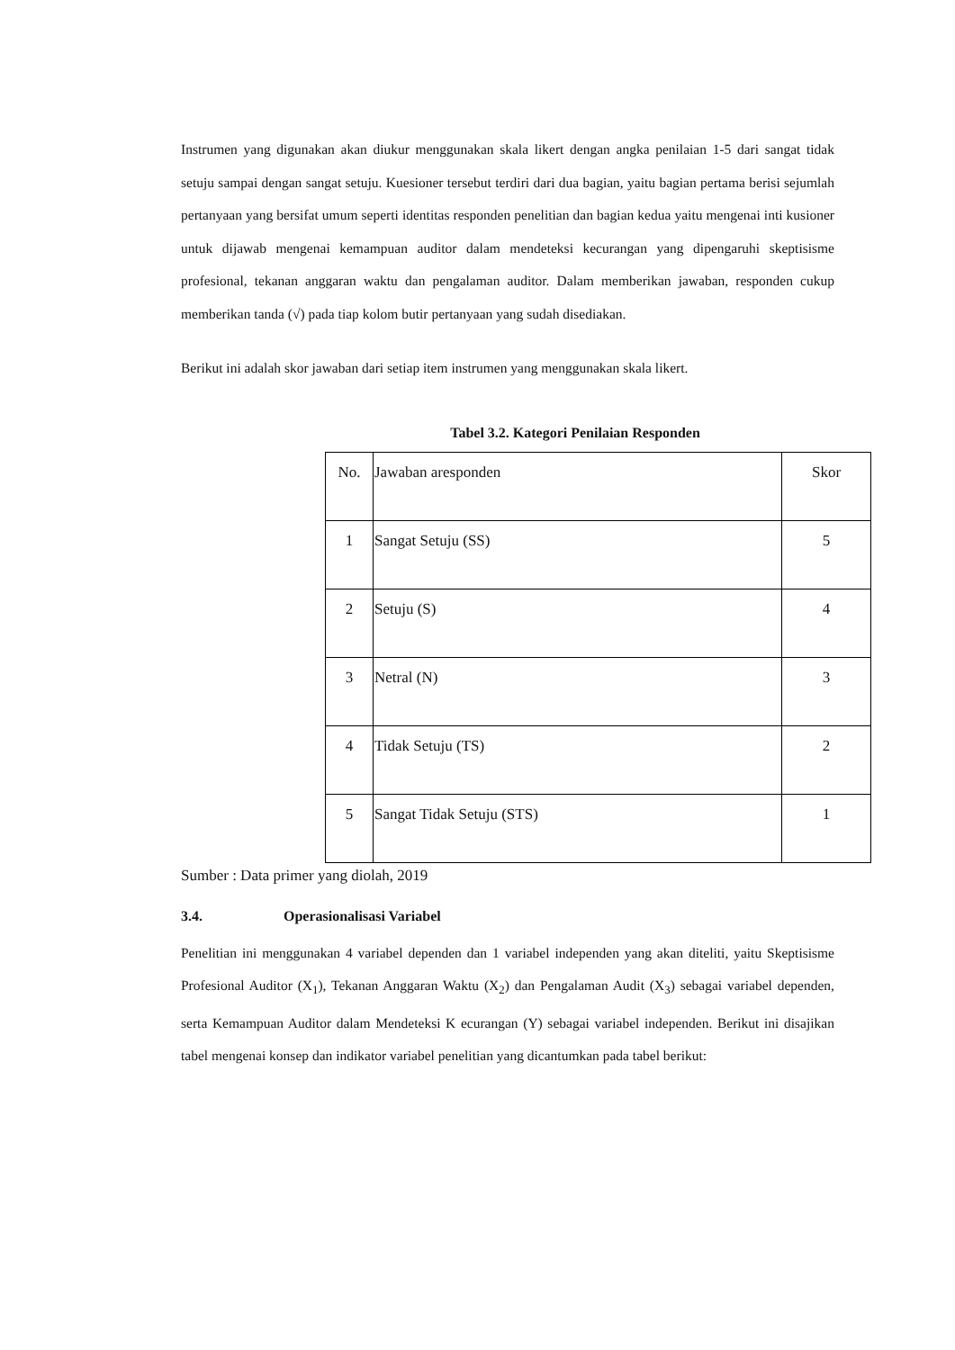Instrumen yang digunakan akan diukur menggunakan skala likert dengan angka penilaian 1-5 dari sangat tidak setuju sampai dengan sangat setuju. Kuesioner tersebut terdiri dari dua bagian, yaitu bagian pertama berisi sejumlah pertanyaan yang bersifat umum seperti identitas responden penelitian dan bagian kedua yaitu mengenai inti kusioner untuk dijawab mengenai kemampuan auditor dalam mendeteksi kecurangan yang dipengaruhi skeptisisme profesional, tekanan anggaran waktu dan pengalaman auditor. Dalam memberikan jawaban, responden cukup memberikan tanda (√) pada tiap kolom butir pertanyaan yang sudah disediakan.
Berikut ini adalah skor jawaban dari setiap item instrumen yang menggunakan skala likert.
Tabel 3.2. Kategori Penilaian Responden
| No. | Jawaban aresponden | Skor |
| 1 | Sangat Setuju (SS) | 5 |
| 2 | Setuju (S) | 4 |
| 3 | Netral (N) | 3 |
| 4 | Tidak Setuju (TS) | 2 |
| 5 | Sangat Tidak Setuju (STS) | 1 |
Sumber : Data primer yang diolah, 2019
3.4. Operasionalisasi Variabel
Penelitian ini menggunakan 4 variabel dependen dan 1 variabel independen yang akan diteliti, yaitu Skeptisisme Profesional Auditor (X<sub>1</sub>), Tekanan Anggaran Waktu (X<sub>2</sub>) dan Pengalaman Audit (X<sub>3</sub>) sebagai variabel dependen, serta Kemampuan Auditor dalam Mendeteksi K ecurangan (Y) sebagai variabel independen. Berikut ini disajikan tabel mengenai konsep dan indikator variabel penelitian yang dicantumkan pada tabel berikut: